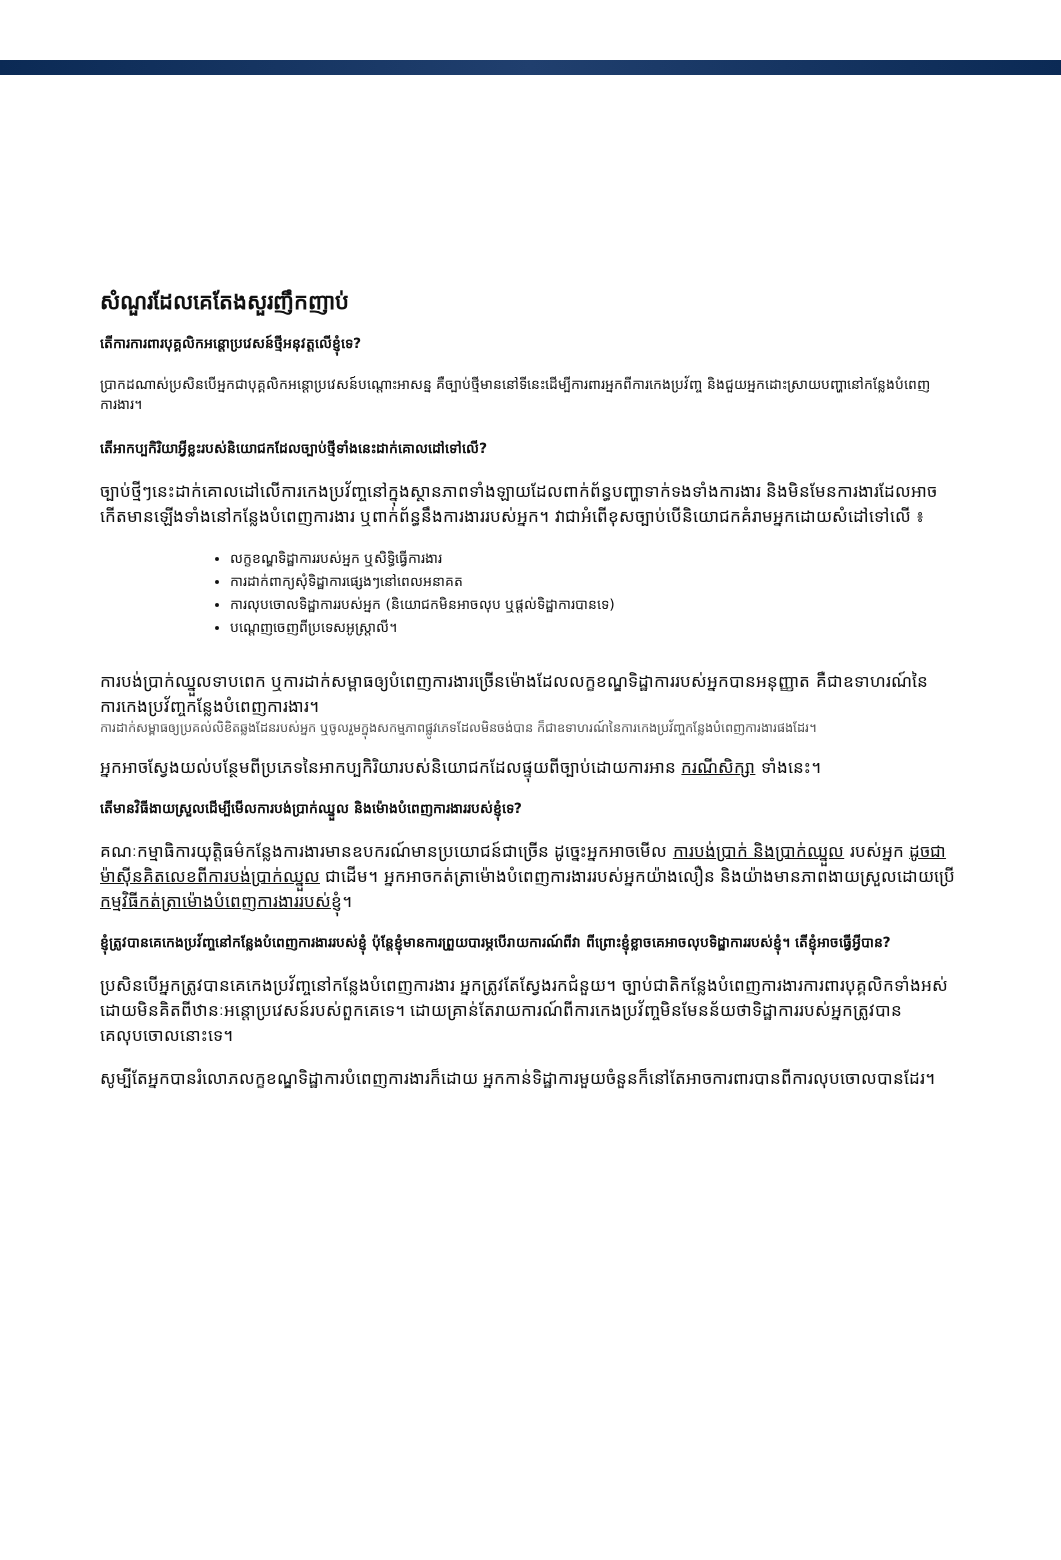សំណួរដែលគេតែងសួរញឹកញាប់
តើការការពារបុគ្គលិកអន្តោប្រវេសន៍ថ្មីអនុវត្តលើខ្ញុំទេ?
ប្រាកដណាស់ប្រសិនបើអ្នកជាបុគ្គលិកអន្តោប្រវេសន៍បណ្តោះអាសន្ន គឺច្បាប់ថ្មីមាននៅទីនេះដើម្បីការពារអ្នកពីការកេងប្រវ័ញ្ច និងជួយអ្នកដោះស្រាយបញ្ហានៅកន្លែងបំពេញការងារ។
តើអាកប្បកិរិយាអ្វីខ្លះរបស់និយោជកដែលច្បាប់ថ្មីទាំងនេះដាក់គោលដៅទៅលើ?
ច្បាប់ថ្មីៗនេះដាក់គោលដៅលើការកេងប្រវ័ញ្ចនៅក្នុងស្ថានភាពទាំងឡាយដែលពាក់ព័ន្ធបញ្ហាទាក់ទងទាំងការងារ និងមិនមែនការងារដែលអាចកើតមានឡើងទាំងនៅកន្លែងបំពេញការងារ ឬពាក់ព័ន្ធនឹងការងាររបស់អ្នក។ វាជាអំពើខុសច្បាប់បើនិយោជកគំរាមអ្នកដោយសំដៅទៅលើ ៖
លក្ខខណ្ឌទិដ្ឋាការរបស់អ្នក ឬសិទ្ធិធ្វើការងារ
ការដាក់ពាក្យសុំទិដ្ឋាការផ្សេងៗនៅពេលអនាគត
ការលុបចោលទិដ្ឋាការរបស់អ្នក (និយោជកមិនអាចលុប ឬផ្តល់ទិដ្ឋាការបានទេ)
បណ្តេញចេញពីប្រទេសអូស្ត្រាលី។
ការបង់ប្រាក់ឈ្នួលទាបពេក ឬការដាក់សម្ពាធឲ្យបំពេញការងារច្រើនម៉ោងដែលលក្ខខណ្ឌទិដ្ឋាការរបស់អ្នកបានអនុញ្ញាត គឺជាឧទាហរណ៍នៃការកេងប្រវ័ញ្ចកន្លែងបំពេញការងារ។
ការដាក់សម្ពាធឲ្យប្រគល់លិខិតឆ្លងដែនរបស់អ្នក ឬចូលរួមក្នុងសកម្មភាពផ្លូវភេទដែលមិនចង់បាន ក៏ជាឧទាហរណ៍នៃការកេងប្រវ័ញ្ចកន្លែងបំពេញការងារផងដែរ។
អ្នកអាចស្វែងយល់បន្ថែមពីប្រភេទនៃអាកប្បកិរិយារបស់និយោជកដែលផ្ទុយពីច្បាប់ដោយការអាន ករណីសិក្សា ទាំងនេះ។
តើមានវិធីងាយស្រួលដើម្បីមើលការបង់ប្រាក់ឈ្នួល និងម៉ោងបំពេញការងាររបស់ខ្ញុំទេ?
គណៈកម្មាធិការយុត្តិធម៌កន្លែងការងារមានឧបករណ៍មានប្រយោជន៍ជាច្រើន ដូច្នេះអ្នកអាចមើល ការបង់ប្រាក់ និងប្រាក់ឈ្នួល របស់អ្នក ដូចជាម៉ាស៊ីនគិតលេខពីការបង់ប្រាក់ឈ្នួល ជាដើម។ អ្នកអាចកត់ត្រាម៉ោងបំពេញការងាររបស់អ្នកយ៉ាងលឿន និងយ៉ាងមានភាពងាយស្រួលដោយប្រើ កម្មវិធីកត់ត្រាម៉ោងបំពេញការងាររបស់ខ្ញុំ។
ខ្ញុំត្រូវបានគេកេងប្រវ័ញ្ចនៅកន្លែងបំពេញការងាររបស់ខ្ញុំ ប៉ុន្តែខ្ញុំមានការព្រួយបារម្ភបើរាយការណ៍ពីវា ពីព្រោះខ្ញុំខ្លាចគេអាចលុបទិដ្ឋាការរបស់ខ្ញុំ។ តើខ្ញុំអាចធ្វើអ្វីបាន?
ប្រសិនបើអ្នកត្រូវបានគេកេងប្រវ័ញ្ចនៅកន្លែងបំពេញការងារ អ្នកត្រូវតែស្វែងរកជំនួយ។ ច្បាប់ជាតិកន្លែងបំពេញការងារការពារបុគ្គលិកទាំងអស់ដោយមិនគិតពីឋានៈអន្តោប្រវេសន៍របស់ពួកគេទេ។ ដោយគ្រាន់តែរាយការណ៍ពីការកេងប្រវ័ញ្ចមិនមែនន័យថាទិដ្ឋាការរបស់អ្នកត្រូវបានគេលុបចោលនោះទេ។
សូម្បីតែអ្នកបានរំលោភលក្ខខណ្ឌទិដ្ឋាការបំពេញការងារក៏ដោយ អ្នកកាន់ទិដ្ឋាការមួយចំនួនក៏នៅតែអាចការពារបានពីការលុបចោលបានដែរ។